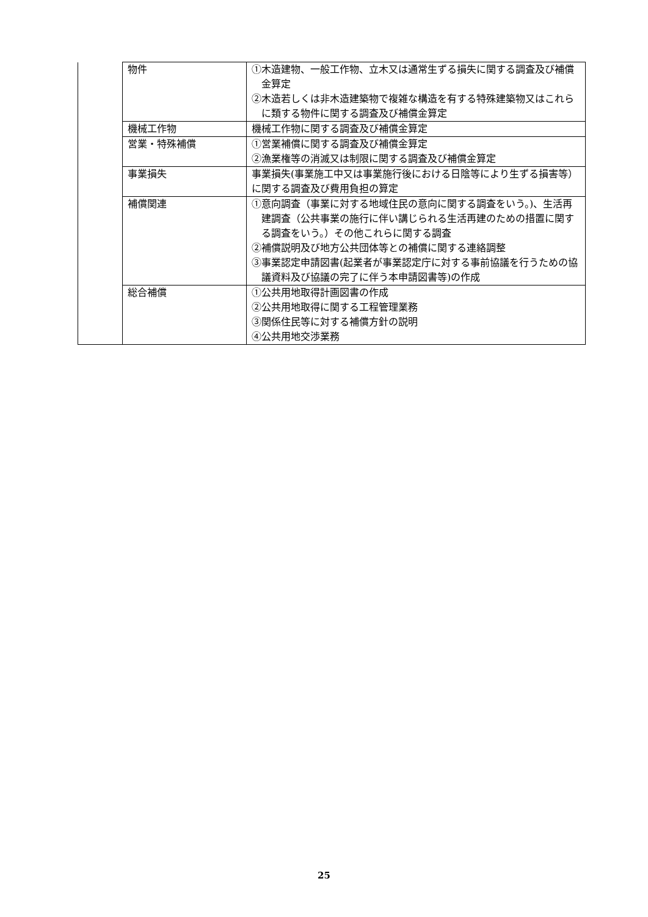| | 物件 | ①木造建物、一般工作物、立木又は通常生ずる損失に関する調査及び補償金算定 ②木造若しくは非木造建築物で複雑な構造を有する特殊建築物又はこれらに類する物件に関する調査及び補償金算定 |
| | 機械工作物 | 機械工作物に関する調査及び補償金算定 |
| | 営業・特殊補償 | ①営業補償に関する調査及び補償金算定 ②漁業権等の消滅又は制限に関する調査及び補償金算定 |
| | 事業損失 | 事業損失(事業施工中又は事業施行後における日陰等により生ずる損害等）に関する調査及び費用負担の算定 |
| | 補償関連 | ①意向調査（事業に対する地域住民の意向に関する調査をいう。)、生活再建調査（公共事業の施行に伴い講じられる生活再建のための措置に関する調査をいう。）その他これらに関する調査 ②補償説明及び地方公共団体等との補償に関する連絡調整 ③事業認定申請図書(起業者が事業認定庁に対する事前協議を行うための協議資料及び協議の完了に伴う本申請図書等)の作成 |
| | 総合補償 | ①公共用地取得計画図書の作成 ②公共用地取得に関する工程管理業務 ③関係住民等に対する補償方針の説明 ④公共用地交渉業務 |
25